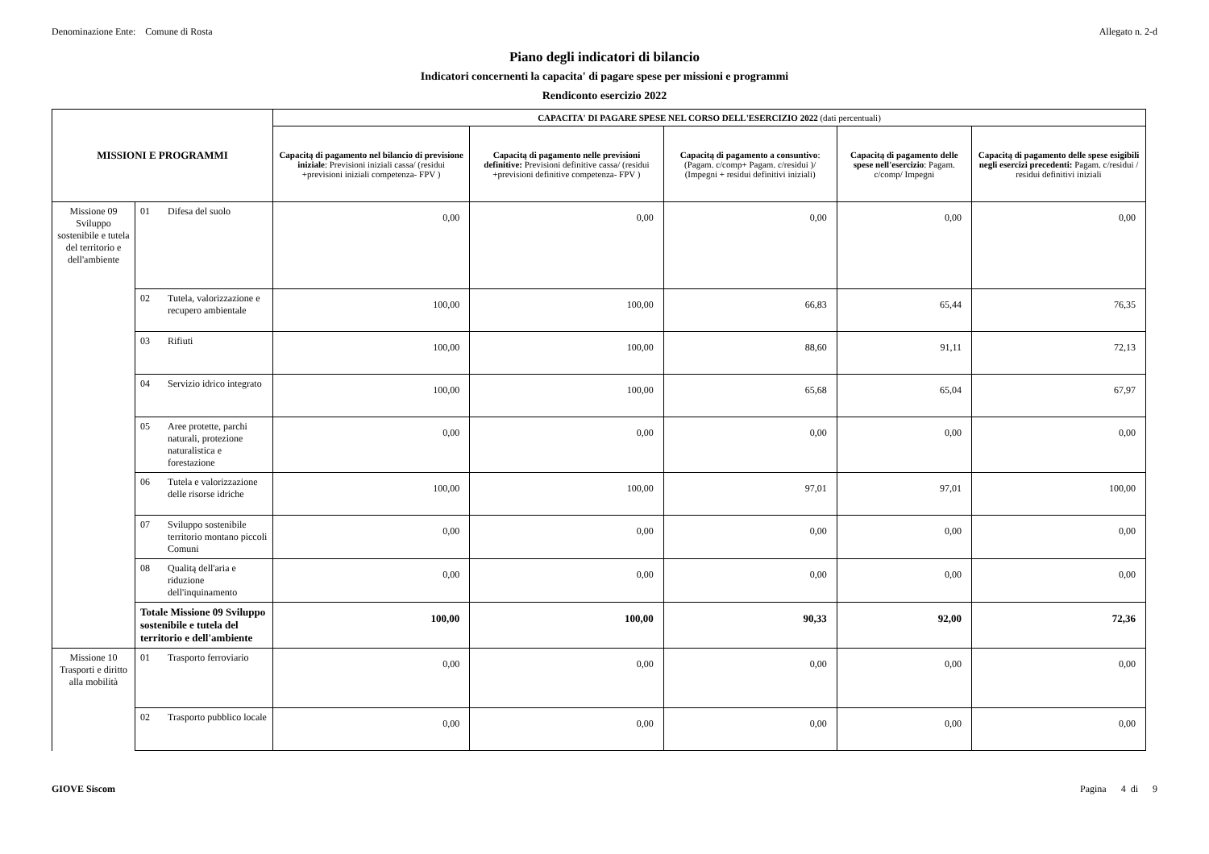Denominazione Ente: Comune di Rosta Allegato n. 2-d
Piano degli indicatori di bilancio
Indicatori concernenti la capacita' di pagare spese per missioni e programmi
Rendiconto esercizio 2022
| MISSIONI E PROGRAMMI | | | CAPACITA' DI PAGARE SPESE NEL CORSO DELL'ESERCIZIO 2022 (dati percentuali) | | | | |
| --- | --- | --- | --- | --- | --- | --- | --- |
| | | | Capacitą di pagamento nel bilancio di previsione iniziale : Previsioni iniziali cassa/ (residui +previsioni iniziali competenza- FPV ) | Capacitą di pagamento nelle previsioni definitive: Previsioni definitive cassa/ (residui +previsioni definitive competenza- FPV ) | Capacitą di pagamento a consuntivo : (Pagam. c/comp+ Pagam. c/residui )/ (Impegni + residui definitivi iniziali) | Capacitą di pagamento delle spese nell'esercizio : Pagam. c/comp/ Impegni | Capacitą di pagamento delle spese esigibili negli esercizi precedenti: Pagam. c/residui / residui definitivi iniziali |
| Missione 09 Sviluppo sostenibile e tutela del territorio e dell'ambiente | 01 | Difesa del suolo | 0,00 | 0,00 | 0,00 | 0,00 | 0,00 |
| | 02 | Tutela, valorizzazione e recupero ambientale | 100,00 | 100,00 | 66,83 | 65,44 | 76,35 |
| | 03 | Rifiuti | 100,00 | 100,00 | 88,60 | 91,11 | 72,13 |
| | 04 | Servizio idrico integrato | 100,00 | 100,00 | 65,68 | 65,04 | 67,97 |
| | 05 | Aree protette, parchi naturali, protezione naturalistica e forestazione | 0,00 | 0,00 | 0,00 | 0,00 | 0,00 |
| | 06 | Tutela e valorizzazione delle risorse idriche | 100,00 | 100,00 | 97,01 | 97,01 | 100,00 |
| | 07 | Sviluppo sostenibile territorio montano piccoli Comuni | 0,00 | 0,00 | 0,00 | 0,00 | 0,00 |
| | 08 | Qualitą dell'aria e riduzione dell'inquinamento | 0,00 | 0,00 | 0,00 | 0,00 | 0,00 |
| | Totale Missione 09 Sviluppo sostenibile e tutela del territorio e dell'ambiente | | 100,00 | 100,00 | 90,33 | 92,00 | 72,36 |
| Missione 10 Trasporti e diritto alla mobilità | 01 | Trasporto ferroviario | 0,00 | 0,00 | 0,00 | 0,00 | 0,00 |
| | 02 | Trasporto pubblico locale | 0,00 | 0,00 | 0,00 | 0,00 | 0,00 |
GIOVE Siscom Pagina 4 di 9